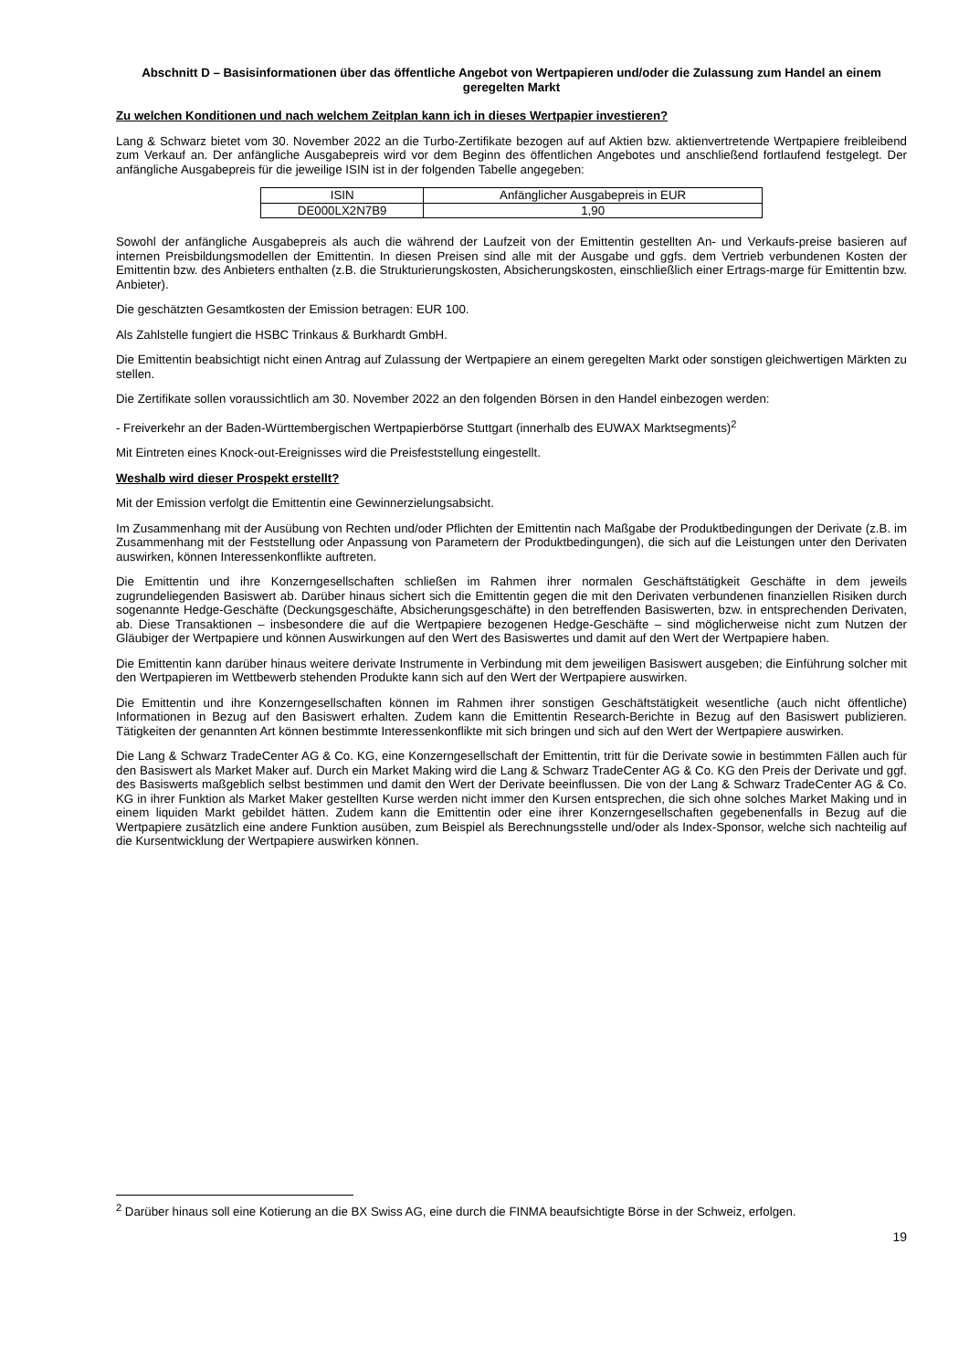Abschnitt D – Basisinformationen über das öffentliche Angebot von Wertpapieren und/oder die Zulassung zum Handel an einem geregelten Markt
Zu welchen Konditionen und nach welchem Zeitplan kann ich in dieses Wertpapier investieren?
Lang & Schwarz bietet vom 30. November 2022 an die Turbo-Zertifikate bezogen auf auf Aktien bzw. aktienvertretende Wertpapiere freibleibend zum Verkauf an. Der anfängliche Ausgabepreis wird vor dem Beginn des öffentlichen Angebotes und anschließend fortlaufend festgelegt. Der anfängliche Ausgabepreis für die jeweilige ISIN ist in der folgenden Tabelle angegeben:
| ISIN | Anfänglicher Ausgabepreis in EUR |
| --- | --- |
| DE000LX2N7B9 | 1,90 |
Sowohl der anfängliche Ausgabepreis als auch die während der Laufzeit von der Emittentin gestellten An- und Verkaufs-preise basieren auf internen Preisbildungsmodellen der Emittentin. In diesen Preisen sind alle mit der Ausgabe und ggfs. dem Vertrieb verbundenen Kosten der Emittentin bzw. des Anbieters enthalten (z.B. die Strukturierungskosten, Absicherungskosten, einschließlich einer Ertrags-marge für Emittentin bzw. Anbieter).
Die geschätzten Gesamtkosten der Emission betragen: EUR 100.
Als Zahlstelle fungiert die HSBC Trinkaus & Burkhardt GmbH.
Die Emittentin beabsichtigt nicht einen Antrag auf Zulassung der Wertpapiere an einem geregelten Markt oder sonstigen gleichwertigen Märkten zu stellen.
Die Zertifikate sollen voraussichtlich am 30. November 2022 an den folgenden Börsen in den Handel einbezogen werden:
- Freiverkehr an der Baden-Württembergischen Wertpapierbörse Stuttgart (innerhalb des EUWAX Marktsegments)<sup>2</sup>
Mit Eintreten eines Knock-out-Ereignisses wird die Preisfeststellung eingestellt.
Weshalb wird dieser Prospekt erstellt?
Mit der Emission verfolgt die Emittentin eine Gewinnerzielungsabsicht.
Im Zusammenhang mit der Ausübung von Rechten und/oder Pflichten der Emittentin nach Maßgabe der Produktbedingungen der Derivate (z.B. im Zusammenhang mit der Feststellung oder Anpassung von Parametern der Produktbedingungen), die sich auf die Leistungen unter den Derivaten auswirken, können Interessenkonflikte auftreten.
Die Emittentin und ihre Konzerngesellschaften schließen im Rahmen ihrer normalen Geschäftstätigkeit Geschäfte in dem jeweils zugrundeliegenden Basiswert ab. Darüber hinaus sichert sich die Emittentin gegen die mit den Derivaten verbundenen finanziellen Risiken durch sogenannte Hedge-Geschäfte (Deckungsgeschäfte, Absicherungsgeschäfte) in den betreffenden Basiswerten, bzw. in entsprechenden Derivaten, ab. Diese Transaktionen – insbesondere die auf die Wertpapiere bezogenen Hedge-Geschäfte – sind möglicherweise nicht zum Nutzen der Gläubiger der Wertpapiere und können Auswirkungen auf den Wert des Basiswertes und damit auf den Wert der Wertpapiere haben.
Die Emittentin kann darüber hinaus weitere derivate Instrumente in Verbindung mit dem jeweiligen Basiswert ausgeben; die Einführung solcher mit den Wertpapieren im Wettbewerb stehenden Produkte kann sich auf den Wert der Wertpapiere auswirken.
Die Emittentin und ihre Konzerngesellschaften können im Rahmen ihrer sonstigen Geschäftstätigkeit wesentliche (auch nicht öffentliche) Informationen in Bezug auf den Basiswert erhalten. Zudem kann die Emittentin Research-Berichte in Bezug auf den Basiswert publizieren. Tätigkeiten der genannten Art können bestimmte Interessenkonflikte mit sich bringen und sich auf den Wert der Wertpapiere auswirken.
Die Lang & Schwarz TradeCenter AG & Co. KG, eine Konzerngesellschaft der Emittentin, tritt für die Derivate sowie in bestimmten Fällen auch für den Basiswert als Market Maker auf. Durch ein Market Making wird die Lang & Schwarz TradeCenter AG & Co. KG den Preis der Derivate und ggf. des Basiswerts maßgeblich selbst bestimmen und damit den Wert der Derivate beeinflussen. Die von der Lang & Schwarz TradeCenter AG & Co. KG in ihrer Funktion als Market Maker gestellten Kurse werden nicht immer den Kursen entsprechen, die sich ohne solches Market Making und in einem liquiden Markt gebildet hätten. Zudem kann die Emittentin oder eine ihrer Konzerngesellschaften gegebenenfalls in Bezug auf die Wertpapiere zusätzlich eine andere Funktion ausüben, zum Beispiel als Berechnungsstelle und/oder als Index-Sponsor, welche sich nachteilig auf die Kursentwicklung der Wertpapiere auswirken können.
<sup>2</sup> Darüber hinaus soll eine Kotierung an die BX Swiss AG, eine durch die FINMA beaufsichtigte Börse in der Schweiz, erfolgen.
19